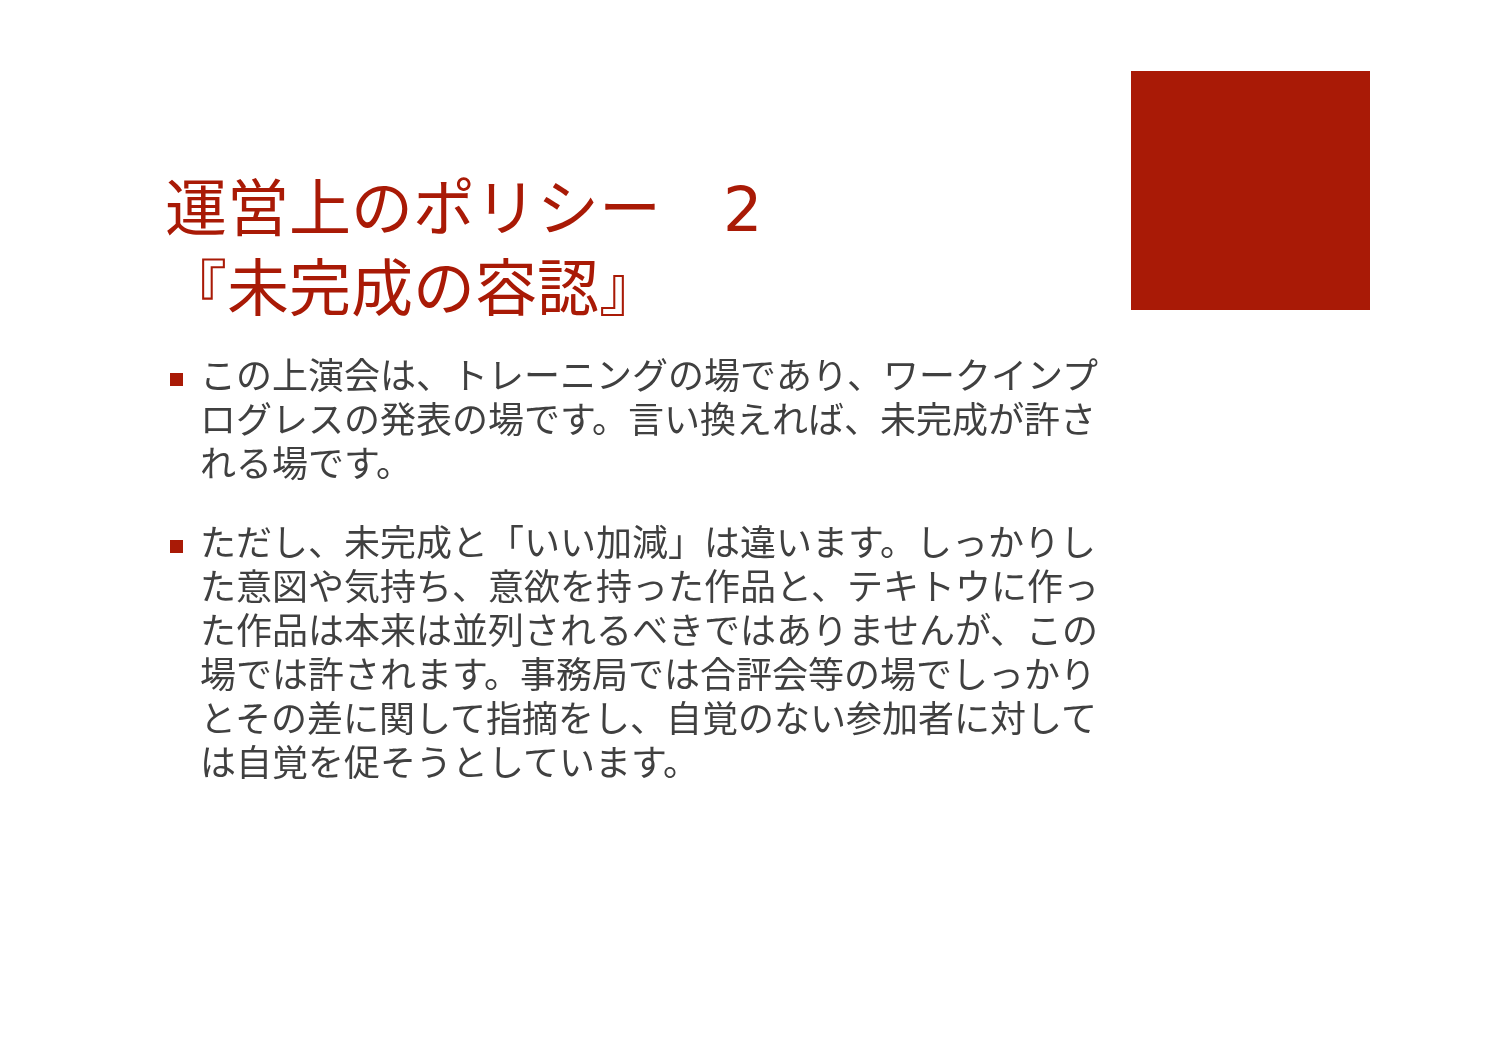運営上のポリシー　2
『未完成の容認』
この上演会は、トレーニングの場であり、ワークインプログレスの発表の場です。言い換えれば、未完成が許される場です。
ただし、未完成と「いい加減」は違います。しっかりした意図や気持ち、意欲を持った作品と、テキトウに作った作品は本来は並列されるべきではありませんが、この場では許されます。事務局では合評会等の場でしっかりとその差に関して指摘をし、自覚のない参加者に対しては自覚を促そうとしています。